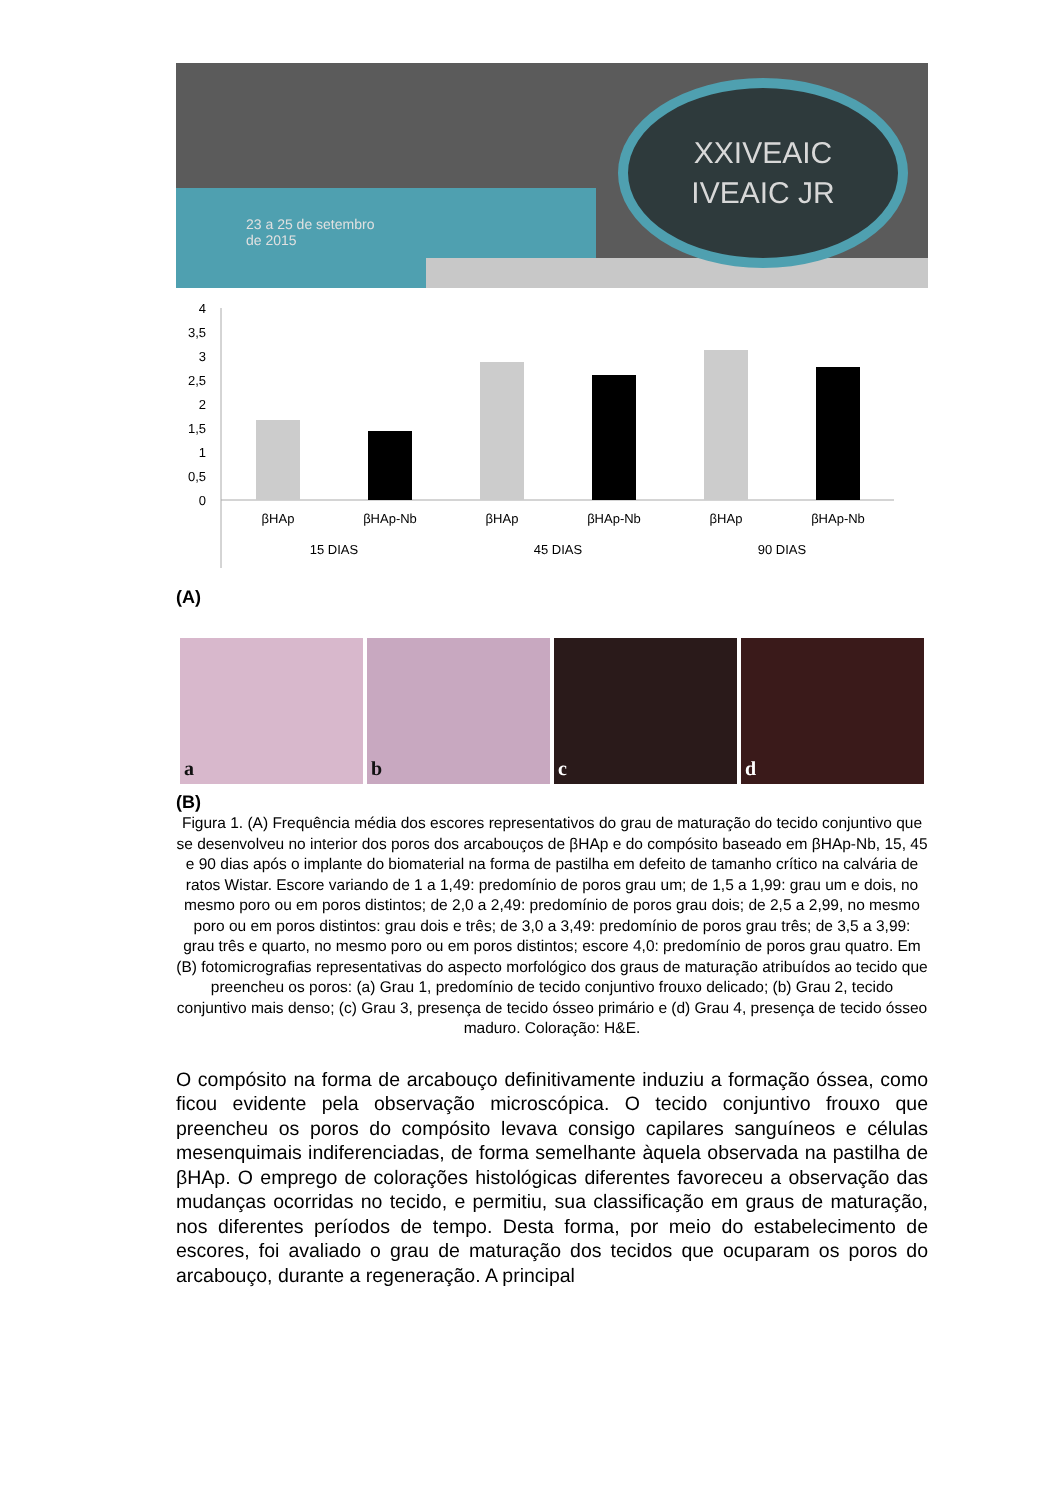23 a 25 de setembro
de 2015
XXIVEAIC
IVEAIC JR
4
3,5
3
2,5
2
1,5
1
0,5
0
βHAp
βHAp-Nb
βHAp
βHAp-Nb
βHAp
βHAp-Nb
15 DIAS
45 DIAS
90 DIAS
(A)
a b c d
(B)
Figura 1. (A) Frequência média dos escores representativos do grau de maturação do tecido conjuntivo que se desenvolveu no interior dos poros dos arcabouços de βHAp e do compósito baseado em βHAp-Nb, 15, 45 e 90 dias após o implante do biomaterial na forma de pastilha em defeito de tamanho crítico na calvária de ratos Wistar. Escore variando de 1 a 1,49: predomínio de poros grau um; de 1,5 a 1,99: grau um e dois, no mesmo poro ou em poros distintos; de 2,0 a 2,49: predomínio de poros grau dois; de 2,5 a 2,99, no mesmo poro ou em poros distintos: grau dois e três; de 3,0 a 3,49: predomínio de poros grau três; de 3,5 a 3,99: grau três e quarto, no mesmo poro ou em poros distintos; escore 4,0: predomínio de poros grau quatro. Em (B) fotomicrografias representativas do aspecto morfológico dos graus de maturação atribuídos ao tecido que preencheu os poros: (a) Grau 1, predomínio de tecido conjuntivo frouxo delicado; (b) Grau 2, tecido conjuntivo mais denso; (c) Grau 3, presença de tecido ósseo primário e (d) Grau 4, presença de tecido ósseo maduro. Coloração: H&E.
O compósito na forma de arcabouço definitivamente induziu a formação óssea, como ficou evidente pela observação microscópica. O tecido conjuntivo frouxo que preencheu os poros do compósito levava consigo capilares sanguíneos e células mesenquimais indiferenciadas, de forma semelhante àquela observada na pastilha de βHAp. O emprego de colorações histológicas diferentes favoreceu a observação das mudanças ocorridas no tecido, e permitiu, sua classificação em graus de maturação, nos diferentes períodos de tempo. Desta forma, por meio do estabelecimento de escores, foi avaliado o grau de maturação dos tecidos que ocuparam os poros do arcabouço, durante a regeneração. A principal